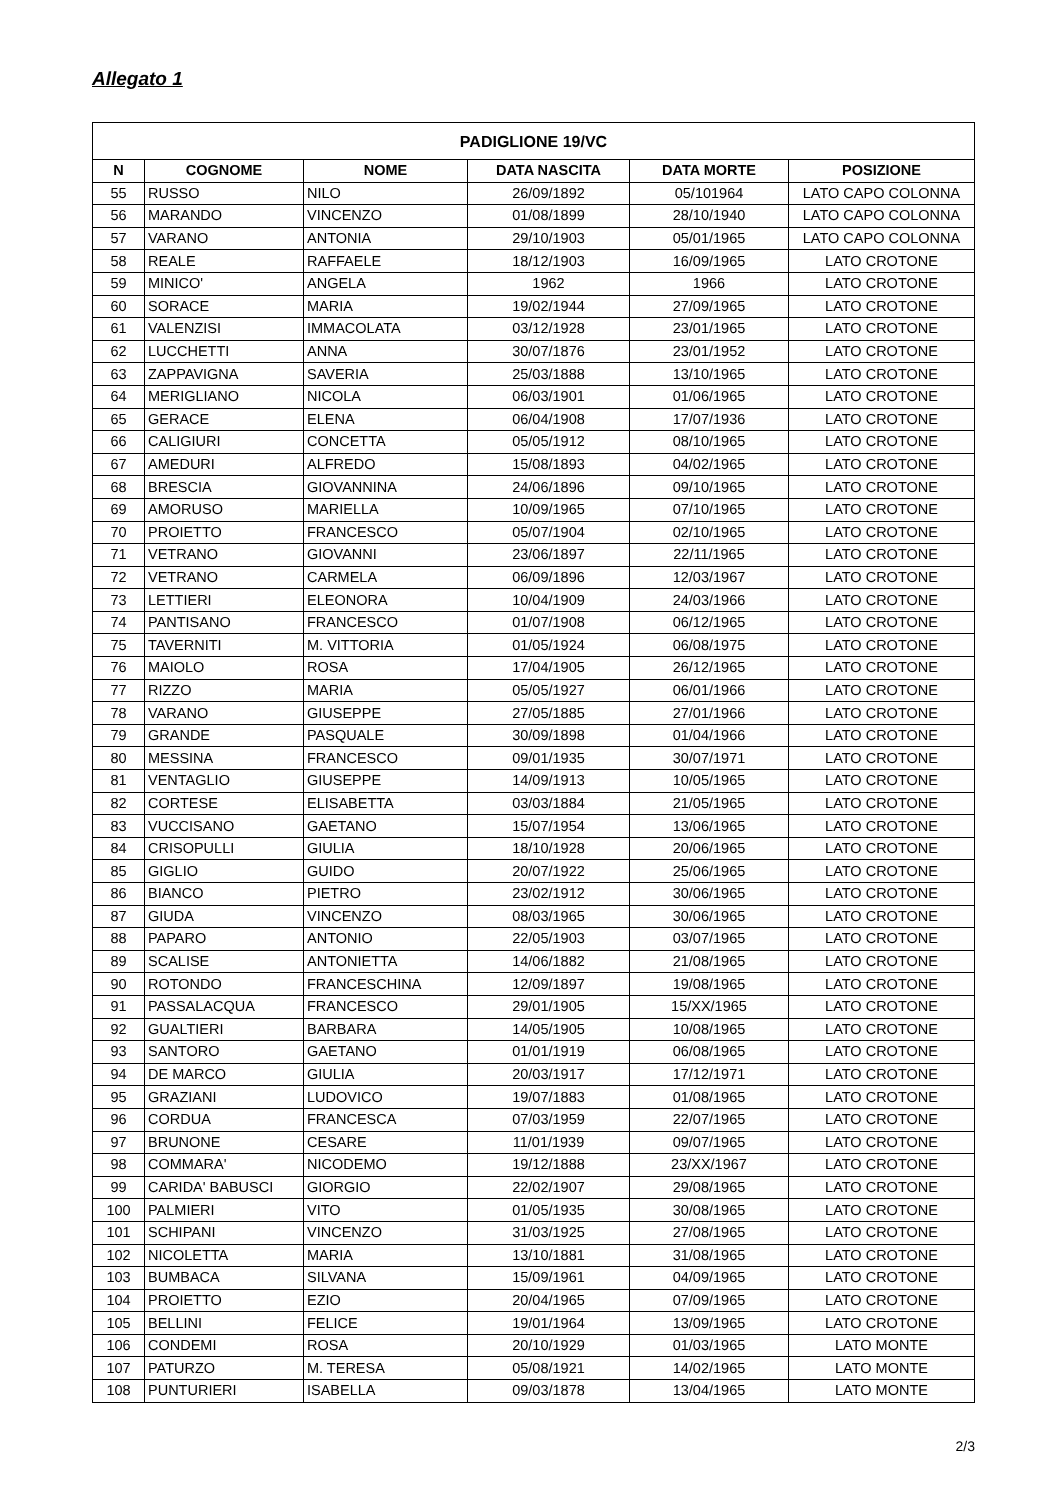Allegato 1
| PADIGLIONE 19/VC | | | | | |
| --- | --- | --- | --- | --- | --- |
| N | COGNOME | NOME | DATA NASCITA | DATA MORTE | POSIZIONE |
| 55 | RUSSO | NILO | 26/09/1892 | 05/101964 | LATO CAPO COLONNA |
| 56 | MARANDO | VINCENZO | 01/08/1899 | 28/10/1940 | LATO CAPO COLONNA |
| 57 | VARANO | ANTONIA | 29/10/1903 | 05/01/1965 | LATO CAPO COLONNA |
| 58 | REALE | RAFFAELE | 18/12/1903 | 16/09/1965 | LATO CROTONE |
| 59 | MINICO' | ANGELA | 1962 | 1966 | LATO CROTONE |
| 60 | SORACE | MARIA | 19/02/1944 | 27/09/1965 | LATO CROTONE |
| 61 | VALENZISI | IMMACOLATA | 03/12/1928 | 23/01/1965 | LATO CROTONE |
| 62 | LUCCHETTI | ANNA | 30/07/1876 | 23/01/1952 | LATO CROTONE |
| 63 | ZAPPAVIGNA | SAVERIA | 25/03/1888 | 13/10/1965 | LATO CROTONE |
| 64 | MERIGLIANO | NICOLA | 06/03/1901 | 01/06/1965 | LATO CROTONE |
| 65 | GERACE | ELENA | 06/04/1908 | 17/07/1936 | LATO CROTONE |
| 66 | CALIGIURI | CONCETTA | 05/05/1912 | 08/10/1965 | LATO CROTONE |
| 67 | AMEDURI | ALFREDO | 15/08/1893 | 04/02/1965 | LATO CROTONE |
| 68 | BRESCIA | GIOVANNINA | 24/06/1896 | 09/10/1965 | LATO CROTONE |
| 69 | AMORUSO | MARIELLA | 10/09/1965 | 07/10/1965 | LATO CROTONE |
| 70 | PROIETTO | FRANCESCO | 05/07/1904 | 02/10/1965 | LATO CROTONE |
| 71 | VETRANO | GIOVANNI | 23/06/1897 | 22/11/1965 | LATO CROTONE |
| 72 | VETRANO | CARMELA | 06/09/1896 | 12/03/1967 | LATO CROTONE |
| 73 | LETTIERI | ELEONORA | 10/04/1909 | 24/03/1966 | LATO CROTONE |
| 74 | PANTISANO | FRANCESCO | 01/07/1908 | 06/12/1965 | LATO CROTONE |
| 75 | TAVERNITI | M. VITTORIA | 01/05/1924 | 06/08/1975 | LATO CROTONE |
| 76 | MAIOLO | ROSA | 17/04/1905 | 26/12/1965 | LATO CROTONE |
| 77 | RIZZO | MARIA | 05/05/1927 | 06/01/1966 | LATO CROTONE |
| 78 | VARANO | GIUSEPPE | 27/05/1885 | 27/01/1966 | LATO CROTONE |
| 79 | GRANDE | PASQUALE | 30/09/1898 | 01/04/1966 | LATO CROTONE |
| 80 | MESSINA | FRANCESCO | 09/01/1935 | 30/07/1971 | LATO CROTONE |
| 81 | VENTAGLIO | GIUSEPPE | 14/09/1913 | 10/05/1965 | LATO CROTONE |
| 82 | CORTESE | ELISABETTA | 03/03/1884 | 21/05/1965 | LATO CROTONE |
| 83 | VUCCISANO | GAETANO | 15/07/1954 | 13/06/1965 | LATO CROTONE |
| 84 | CRISOPULLI | GIULIA | 18/10/1928 | 20/06/1965 | LATO CROTONE |
| 85 | GIGLIO | GUIDO | 20/07/1922 | 25/06/1965 | LATO CROTONE |
| 86 | BIANCO | PIETRO | 23/02/1912 | 30/06/1965 | LATO CROTONE |
| 87 | GIUDA | VINCENZO | 08/03/1965 | 30/06/1965 | LATO CROTONE |
| 88 | PAPARO | ANTONIO | 22/05/1903 | 03/07/1965 | LATO CROTONE |
| 89 | SCALISE | ANTONIETTA | 14/06/1882 | 21/08/1965 | LATO CROTONE |
| 90 | ROTONDO | FRANCESCHINA | 12/09/1897 | 19/08/1965 | LATO CROTONE |
| 91 | PASSALACQUA | FRANCESCO | 29/01/1905 | 15/XX/1965 | LATO CROTONE |
| 92 | GUALTIERI | BARBARA | 14/05/1905 | 10/08/1965 | LATO CROTONE |
| 93 | SANTORO | GAETANO | 01/01/1919 | 06/08/1965 | LATO CROTONE |
| 94 | DE MARCO | GIULIA | 20/03/1917 | 17/12/1971 | LATO CROTONE |
| 95 | GRAZIANI | LUDOVICO | 19/07/1883 | 01/08/1965 | LATO CROTONE |
| 96 | CORDUA | FRANCESCA | 07/03/1959 | 22/07/1965 | LATO CROTONE |
| 97 | BRUNONE | CESARE | 11/01/1939 | 09/07/1965 | LATO CROTONE |
| 98 | COMMARA' | NICODEMO | 19/12/1888 | 23/XX/1967 | LATO CROTONE |
| 99 | CARIDA' BABUSCI | GIORGIO | 22/02/1907 | 29/08/1965 | LATO CROTONE |
| 100 | PALMIERI | VITO | 01/05/1935 | 30/08/1965 | LATO CROTONE |
| 101 | SCHIPANI | VINCENZO | 31/03/1925 | 27/08/1965 | LATO CROTONE |
| 102 | NICOLETTA | MARIA | 13/10/1881 | 31/08/1965 | LATO CROTONE |
| 103 | BUMBACA | SILVANA | 15/09/1961 | 04/09/1965 | LATO CROTONE |
| 104 | PROIETTO | EZIO | 20/04/1965 | 07/09/1965 | LATO CROTONE |
| 105 | BELLINI | FELICE | 19/01/1964 | 13/09/1965 | LATO CROTONE |
| 106 | CONDEMI | ROSA | 20/10/1929 | 01/03/1965 | LATO MONTE |
| 107 | PATURZO | M. TERESA | 05/08/1921 | 14/02/1965 | LATO MONTE |
| 108 | PUNTURIERI | ISABELLA | 09/03/1878 | 13/04/1965 | LATO MONTE |
2/3